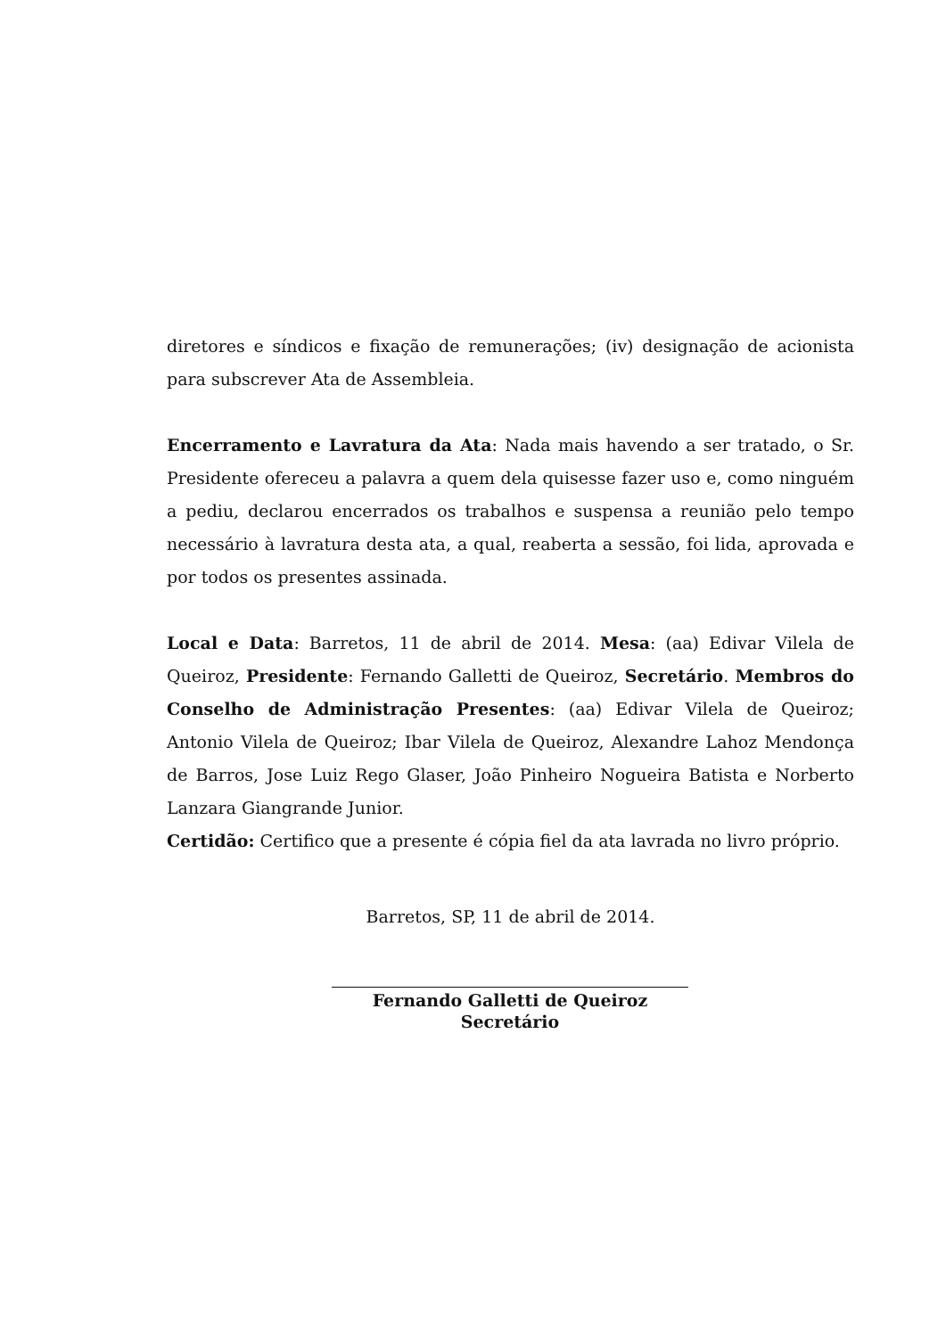diretores e síndicos e fixação de remunerações; (iv) designação de acionista para subscrever Ata de Assembleia.
Encerramento e Lavratura da Ata: Nada mais havendo a ser tratado, o Sr. Presidente ofereceu a palavra a quem dela quisesse fazer uso e, como ninguém a pediu, declarou encerrados os trabalhos e suspensa a reunião pelo tempo necessário à lavratura desta ata, a qual, reaberta a sessão, foi lida, aprovada e por todos os presentes assinada.
Local e Data: Barretos, 11 de abril de 2014. Mesa: (aa) Edivar Vilela de Queiroz, Presidente: Fernando Galletti de Queiroz, Secretário. Membros do Conselho de Administração Presentes: (aa) Edivar Vilela de Queiroz; Antonio Vilela de Queiroz; Ibar Vilela de Queiroz, Alexandre Lahoz Mendonça de Barros, Jose Luiz Rego Glaser, João Pinheiro Nogueira Batista e Norberto Lanzara Giangrande Junior.
Certidão: Certifico que a presente é cópia fiel da ata lavrada no livro próprio.
Barretos, SP, 11 de abril de 2014.
Fernando Galletti de Queiroz
Secretário